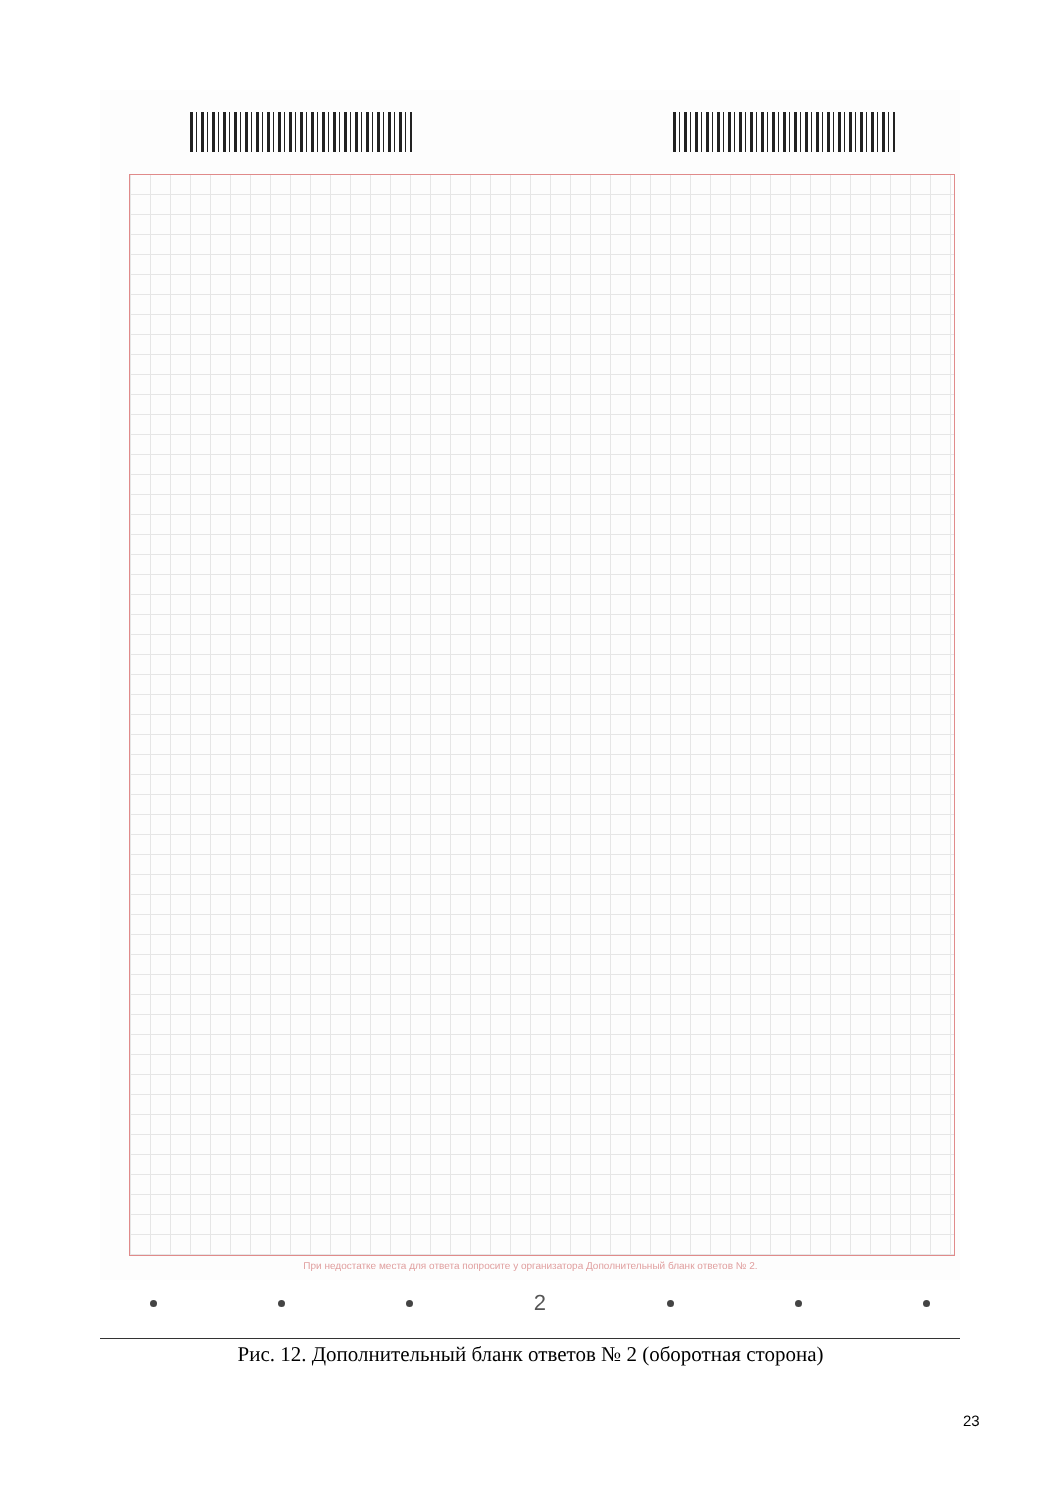При недостатке места для ответа попросите у организатора Дополнительный бланк ответов № 2.
2
Рис. 12. Дополнительный бланк ответов № 2 (оборотная сторона)
23